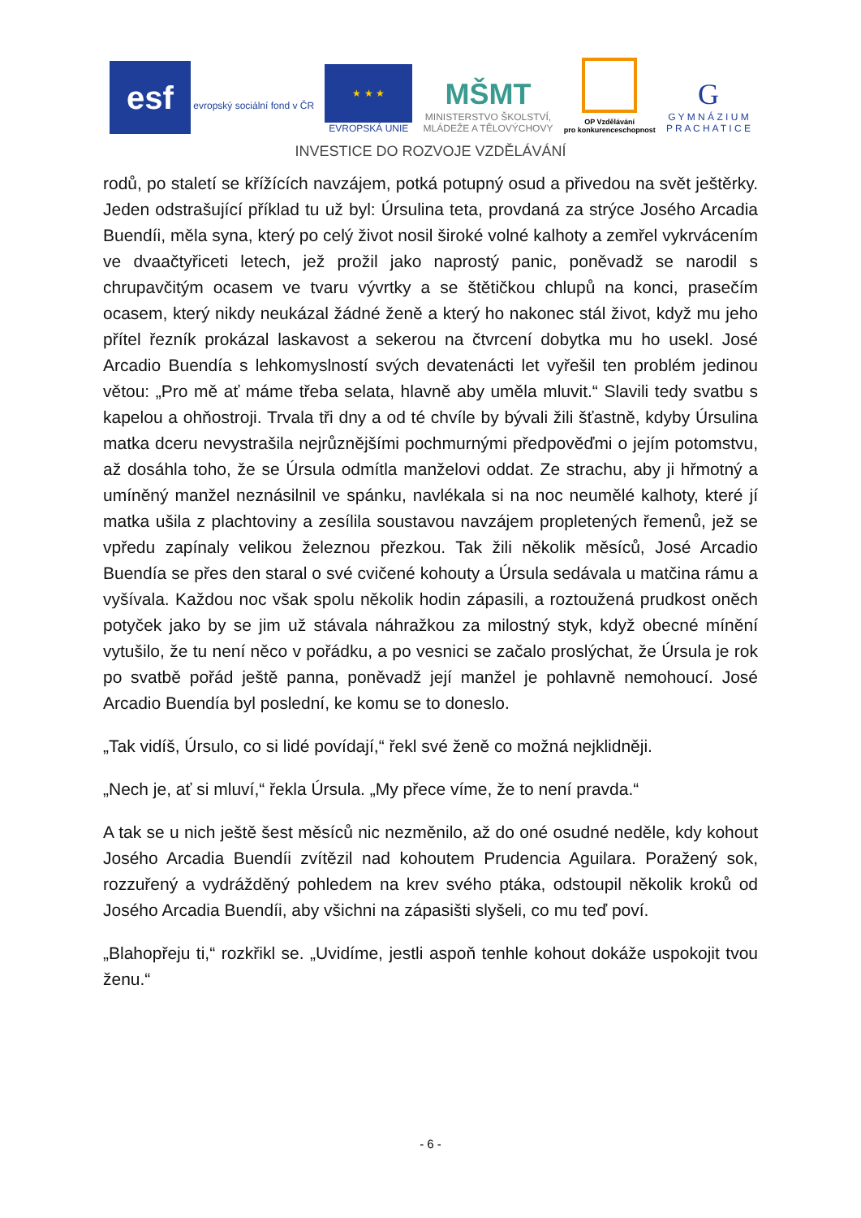esf
evropský sociální fond v ČR
★ ★ ★
EVROPSKÁ UNIE
MŠMT
MINISTERSTVO ŠKOLSTVÍ,
MLÁDEŽE A TĚLOVÝCHOVY
OP Vzdělávání
pro konkurenceschopnost
G
G Y M N Á Z I U M
P R A C H A T I C E
INVESTICE DO ROZVOJE VZDĚLÁVÁNÍ
rodů, po staletí se křížících navzájem, potká potupný osud a přivedou na svět ještěrky. Jeden odstrašující příklad tu už byl: Úrsulina teta, provdaná za strýce Josého Arcadia Buendíi, měla syna, který po celý život nosil široké volné kalhoty a zemřel vykrvácením ve dvaačtyřiceti letech, jež prožil jako naprostý panic, poněvadž se narodil s chrupavčitým ocasem ve tvaru vývrtky a se štětičkou chlupů na konci, prasečím ocasem, který nikdy neukázal žádné ženě a který ho nakonec stál život, když mu jeho přítel řezník prokázal laskavost a sekerou na čtvrcení dobytka mu ho usekl. José Arcadio Buendía s lehkomyslností svých devatenácti let vyřešil ten problém jedinou větou: „Pro mě ať máme třeba selata, hlavně aby uměla mluvit.“ Slavili tedy svatbu s kapelou a ohňostroji. Trvala tři dny a od té chvíle by bývali žili šťastně, kdyby Úrsulina matka dceru nevystrašila nejrůznějšími pochmurnými předpověďmi o jejím potomstvu, až dosáhla toho, že se Úrsula odmítla manželovi oddat. Ze strachu, aby ji hřmotný a umíněný manžel neznásilnil ve spánku, navlékala si na noc neumělé kalhoty, které jí matka ušila z plachtoviny a zesílila soustavou navzájem propletených řemenů, jež se vpředu zapínaly velikou železnou přezkou. Tak žili několik měsíců, José Arcadio Buendía se přes den staral o své cvičené kohouty a Úrsula sedávala u matčina rámu a vyšívala. Každou noc však spolu několik hodin zápasili, a roztoužená prudkost oněch potyček jako by se jim už stávala náhražkou za milostný styk, když obecné mínění vytušilo, že tu není něco v pořádku, a po vesnici se začalo proslýchat, že Úrsula je rok po svatbě pořád ještě panna, poněvadž její manžel je pohlavně nemohoucí. José Arcadio Buendía byl poslední, ke komu se to doneslo.
„Tak vidíš, Úrsulo, co si lidé povídají,“ řekl své ženě co možná nejklidněji.
„Nech je, ať si mluví,“ řekla Úrsula. „My přece víme, že to není pravda.“
A tak se u nich ještě šest měsíců nic nezměnilo, až do oné osudné neděle, kdy kohout Josého Arcadia Buendíi zvítězil nad kohoutem Prudencia Aguilara. Poražený sok, rozzuřený a vydrážděný pohledem na krev svého ptáka, odstoupil několik kroků od Josého Arcadia Buendíi, aby všichni na zápasišti slyšeli, co mu teď poví.
„Blahopřeju ti,“ rozkřikl se. „Uvidíme, jestli aspoň tenhle kohout dokáže uspokojit tvou ženu.“
- 6 -